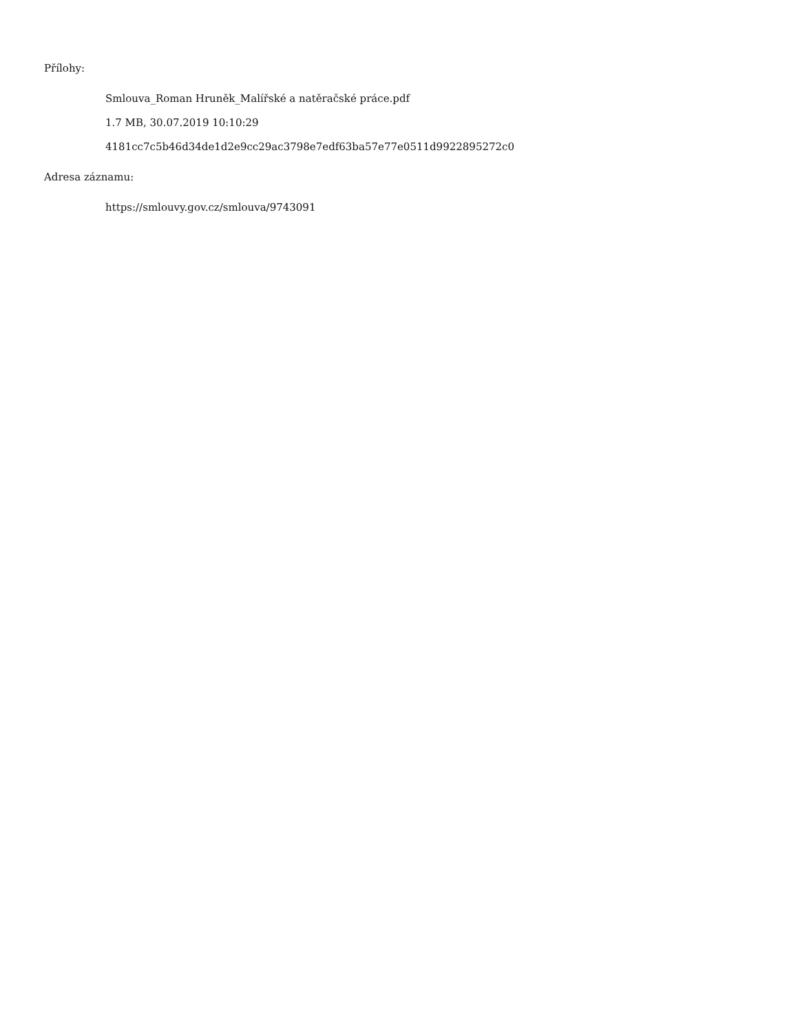Přílohy:
Smlouva_Roman Hruněk_Malířské a natěračské práce.pdf
1.7 MB, 30.07.2019 10:10:29
4181cc7c5b46d34de1d2e9cc29ac3798e7edf63ba57e77e0511d9922895272c0
Adresa záznamu:
https://smlouvy.gov.cz/smlouva/9743091